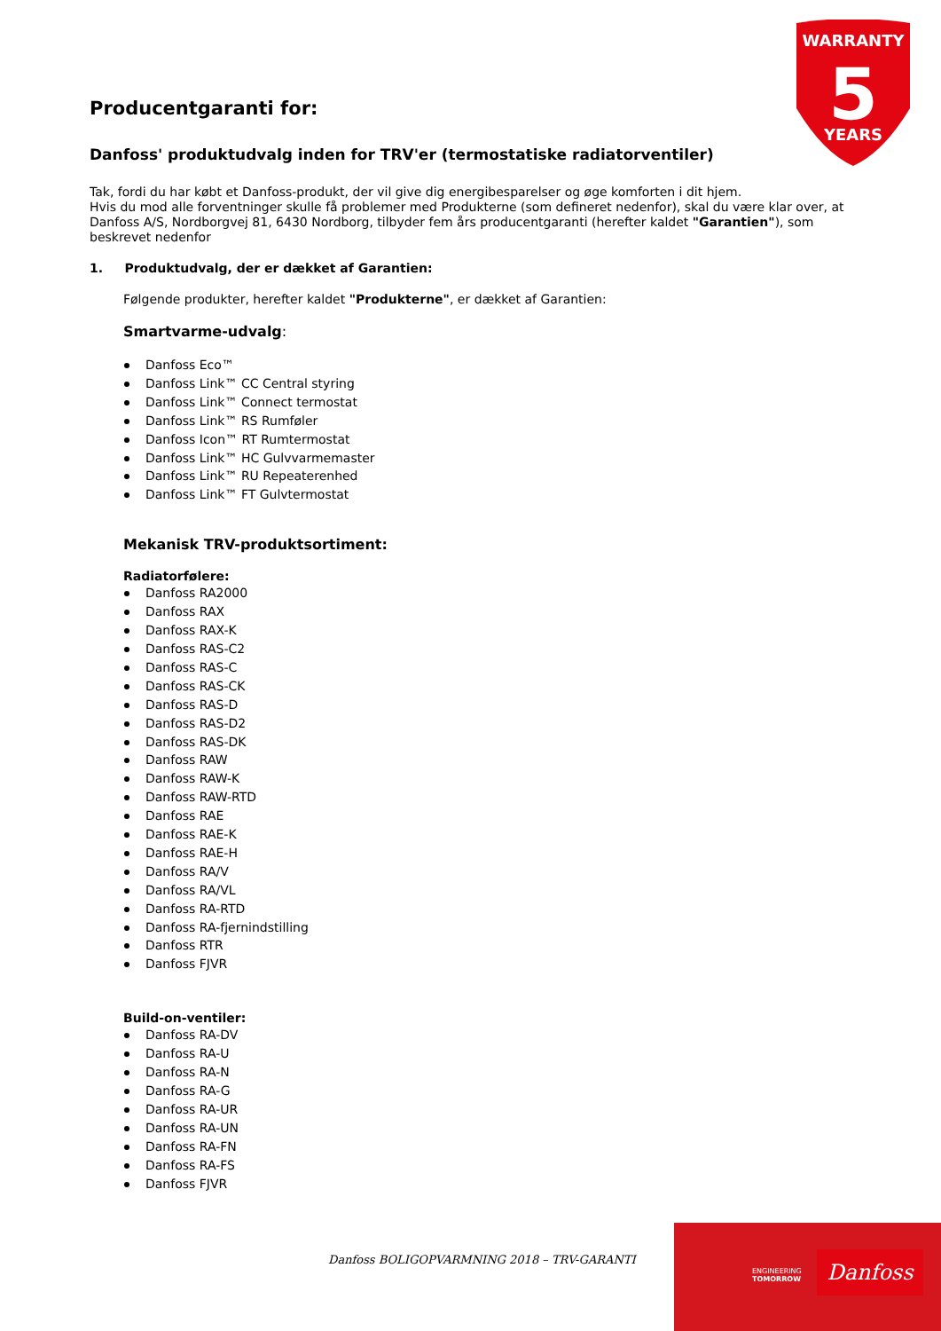WARRANTY
5
YEARS
Producentgaranti for:
Danfoss' produktudvalg inden for TRV'er (termostatiske radiatorventiler)
Tak, fordi du har købt et Danfoss-produkt, der vil give dig energibesparelser og øge komforten i dit hjem.
Hvis du mod alle forventninger skulle få problemer med Produkterne (som defineret nedenfor), skal du være klar over, at Danfoss A/S, Nordborgvej 81, 6430 Nordborg, tilbyder fem års producentgaranti (herefter kaldet "Garantien"), som beskrevet nedenfor
1. Produktudvalg, der er dækket af Garantien:
Følgende produkter, herefter kaldet "Produkterne", er dækket af Garantien:
Smartvarme-udvalg:
Danfoss Eco™
Danfoss Link™ CC Central styring
Danfoss Link™ Connect termostat
Danfoss Link™ RS Rumføler
Danfoss Icon™ RT Rumtermostat
Danfoss Link™ HC Gulvvarmemaster
Danfoss Link™ RU Repeaterenhed
Danfoss Link™ FT Gulvtermostat
Mekanisk TRV-produktsortiment:
Radiatorfølere:
Danfoss RA2000
Danfoss RAX
Danfoss RAX-K
Danfoss RAS-C2
Danfoss RAS-C
Danfoss RAS-CK
Danfoss RAS-D
Danfoss RAS-D2
Danfoss RAS-DK
Danfoss RAW
Danfoss RAW-K
Danfoss RAW-RTD
Danfoss RAE
Danfoss RAE-K
Danfoss RAE-H
Danfoss RA/V
Danfoss RA/VL
Danfoss RA-RTD
Danfoss RA-fjernindstilling
Danfoss RTR
Danfoss FJVR
Build-on-ventiler:
Danfoss RA-DV
Danfoss RA-U
Danfoss RA-N
Danfoss RA-G
Danfoss RA-UR
Danfoss RA-UN
Danfoss RA-FN
Danfoss RA-FS
Danfoss FJVR
Danfoss BOLIGOPVARMNING 2018 – TRV-GARANTI
ENGINEERING
TOMORROW
Danfoss